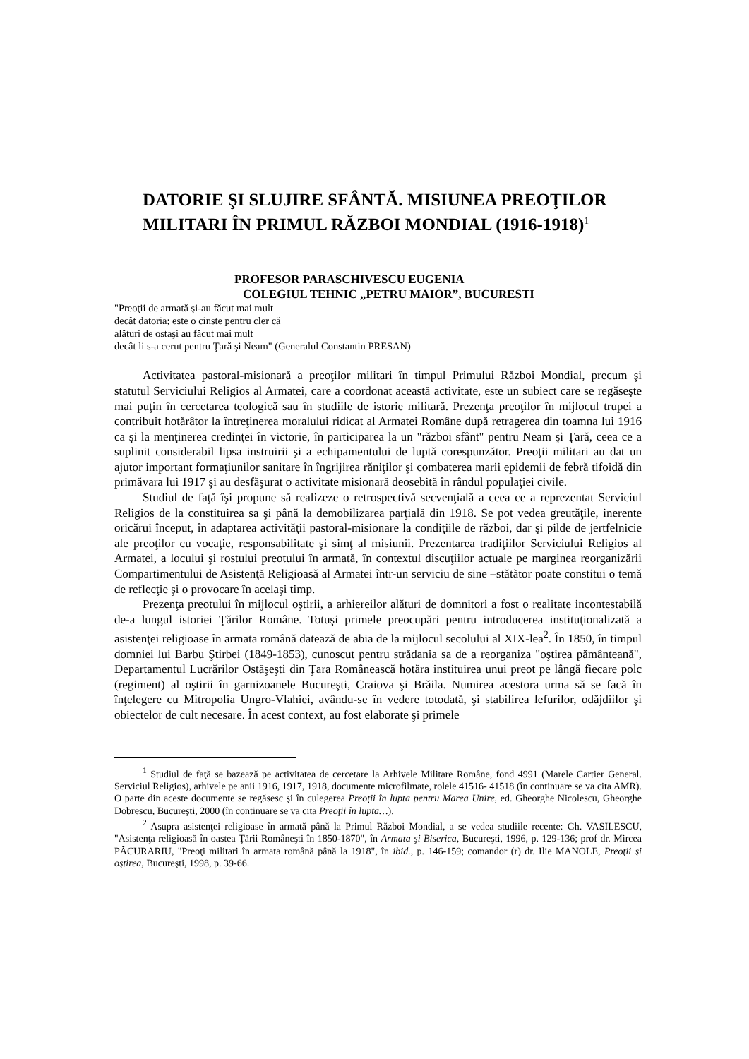DATORIE ŞI SLUJIRE SFÂNTĂ. MISIUNEA PREOŢILOR MILITARI ÎN PRIMUL RĂZBOI MONDIAL (1916-1918)<sup>1</sup>
PROFESOR PARASCHIVESCU EUGENIA
COLEGIUL TEHNIC „PETRU MAIOR”, BUCURESTI
"Preoţii de armată şi-au făcut mai mult
decât datoria; este o cinste pentru cler că
alături de ostaşi au făcut mai mult
decât li s-a cerut pentru Ţară şi Neam" (Generalul Constantin PRESAN)
Activitatea pastoral-misionară a preoţilor militari în timpul Primului Război Mondial, precum şi statutul Serviciului Religios al Armatei, care a coordonat această activitate, este un subiect care se regăseşte mai puţin în cercetarea teologică sau în studiile de istorie militară. Prezenţa preoţilor în mijlocul trupei a contribuit hotărâtor la întreţinerea moralului ridicat al Armatei Române după retragerea din toamna lui 1916 ca şi la menţinerea credinţei în victorie, în participarea la un "război sfânt" pentru Neam şi Ţară, ceea ce a suplinit considerabil lipsa instruirii şi a echipamentului de luptă corespunzător. Preoţii militari au dat un ajutor important formaţiunilor sanitare în îngrijirea răniţilor şi combaterea marii epidemii de febră tifoidă din primăvara lui 1917 şi au desfăşurat o activitate misionară deosebită în rândul populaţiei civile.
Studiul de faţă îşi propune să realizeze o retrospectivă secvenţială a ceea ce a reprezentat Serviciul Religios de la constituirea sa şi până la demobilizarea parţială din 1918. Se pot vedea greutăţile, inerente oricărui început, în adaptarea activităţii pastoral-misionare la condiţiile de război, dar şi pilde de jertfelnicie ale preoţilor cu vocaţie, responsabilitate şi simţ al misiunii. Prezentarea tradiţiilor Serviciului Religios al Armatei, a locului şi rostului preotului în armată, în contextul discuţiilor actuale pe marginea reorganizării Compartimentului de Asistenţă Religioasă al Armatei într-un serviciu de sine –stătător poate constitui o temă de reflecţie şi o provocare în acelaşi timp.
Prezenţa preotului în mijlocul oştirii, a arhiereilor alături de domnitori a fost o realitate incontestabilă de-a lungul istoriei Ţărilor Române. Totuşi primele preocupări pentru introducerea instituţionalizată a asistenţei religioase în armata română datează de abia de la mijlocul secolului al XIX-lea<sup>2</sup>. În 1850, în timpul domniei lui Barbu Ştirbei (1849-1853), cunoscut pentru strădania sa de a reorganiza "oştirea pământeană", Departamentul Lucrărilor Ostăşeşti din Ţara Românească hotăra instituirea unui preot pe lângă fiecare polc (regiment) al oştirii în garnizoanele Bucureşti, Craiova şi Brăila. Numirea acestora urma să se facă în înţelegere cu Mitropolia Ungro-Vlahiei, avându-se în vedere totodată, şi stabilirea lefurilor, odăjdiilor şi obiectelor de cult necesare. În acest context, au fost elaborate şi primele
<sup>1</sup> Studiul de faţă se bazează pe activitatea de cercetare la Arhivele Militare Române, fond 4991 (Marele Cartier General. Serviciul Religios), arhivele pe anii 1916, 1917, 1918, documente microfilmate, rolele 41516- 41518 (în continuare se va cita AMR). O parte din aceste documente se regăsesc şi în culegerea Preoţii în lupta pentru Marea Unire, ed. Gheorghe Nicolescu, Gheorghe Dobrescu, Bucureşti, 2000 (în continuare se va cita Preoţii în lupta…).
<sup>2</sup> Asupra asistenţei religioase în armată până la Primul Război Mondial, a se vedea studiile recente: Gh. VASILESCU, "Asistenţa religioasă în oastea Ţării Româneşti în 1850-1870", în Armata şi Biserica, Bucureşti, 1996, p. 129-136; prof dr. Mircea PĂCURARIU, "Preoţi militari în armata română până la 1918", în ibid., p. 146-159; comandor (r) dr. Ilie MANOLE, Preoţii şi oştirea, Bucureşti, 1998, p. 39-66.